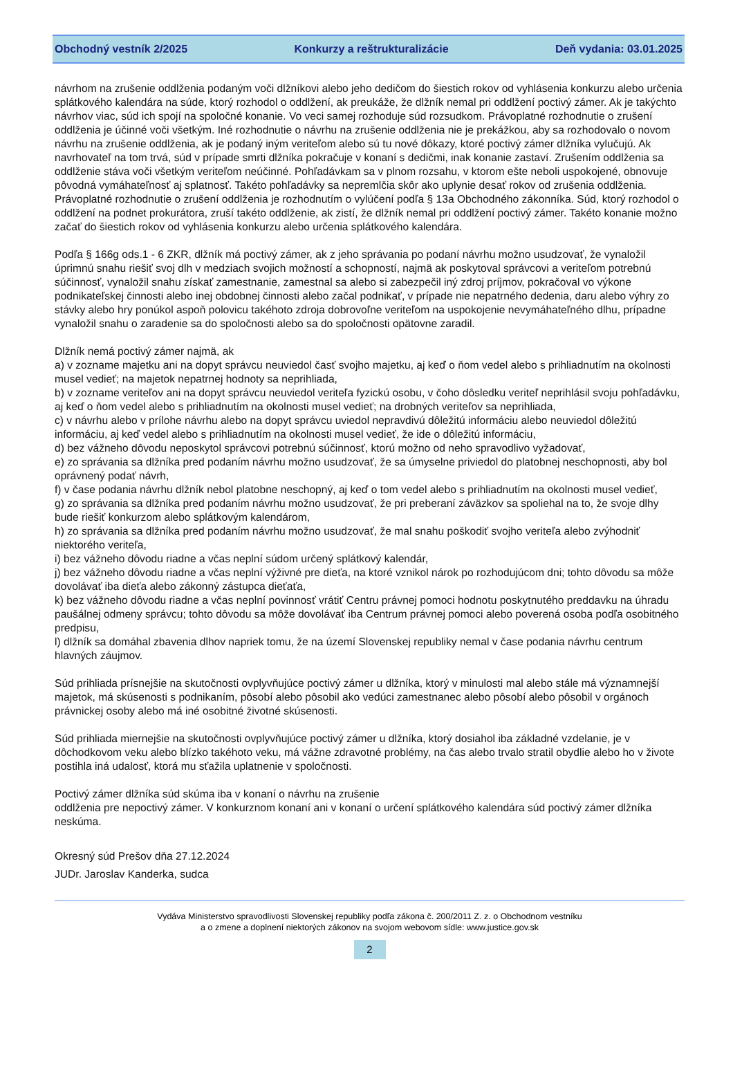Obchodný vestník 2/2025 Konkurzy a reštrukturalizácie Deň vydania: 03.01.2025
návrhom na zrušenie oddlženia podaným voči dlžníkovi alebo jeho dedičom do šiestich rokov od vyhlásenia konkurzu alebo určenia splátkového kalendára na súde, ktorý rozhodol o oddlžení, ak preukáže, že dlžník nemal pri oddlžení poctivý zámer. Ak je takýchto návrhov viac, súd ich spojí na spoločné konanie. Vo veci samej rozhoduje súd rozsudkom. Právoplatné rozhodnutie o zrušení oddlženia je účinné voči všetkým. Iné rozhodnutie o návrhu na zrušenie oddlženia nie je prekážkou, aby sa rozhodovalo o novom návrhu na zrušenie oddlženia, ak je podaný iným veriteľom alebo sú tu nové dôkazy, ktoré poctivý zámer dlžníka vylučujú. Ak navrhovateľ na tom trvá, súd v prípade smrti dlžníka pokračuje v konaní s dedičmi, inak konanie zastaví. Zrušením oddlženia sa oddlženie stáva voči všetkým veriteľom neúčinné. Pohľadávkam sa v plnom rozsahu, v ktorom ešte neboli uspokojené, obnovuje pôvodná vymáhateľnosť aj splatnosť. Takéto pohľadávky sa nepremlčia skôr ako uplynie desať rokov od zrušenia oddlženia. Právoplatné rozhodnutie o zrušení oddlženia je rozhodnutím o vylúčení podľa § 13a Obchodného zákonníka. Súd, ktorý rozhodol o oddlžení na podnet prokurátora, zruší takéto oddlženie, ak zistí, že dlžník nemal pri oddlžení poctivý zámer. Takéto konanie možno začať do šiestich rokov od vyhlásenia konkurzu alebo určenia splátkového kalendára.
Podľa § 166g ods.1 - 6 ZKR, dlžník má poctivý zámer, ak z jeho správania po podaní návrhu možno usudzovať, že vynaložil úprimnú snahu riešiť svoj dlh v medziach svojich možností a schopností, najmä ak poskytoval správcovi a veriteľom potrebnú súčinnosť, vynaložil snahu získať zamestnanie, zamestnal sa alebo si zabezpečil iný zdroj príjmov, pokračoval vo výkone podnikateľskej činnosti alebo inej obdobnej činnosti alebo začal podnikať, v prípade nie nepatrného dedenia, daru alebo výhry zo stávky alebo hry ponúkol aspoň polovicu takéhoto zdroja dobrovoľne veriteľom na uspokojenie nevymáhateľného dlhu, prípadne vynaložil snahu o zaradenie sa do spoločnosti alebo sa do spoločnosti opätovne zaradil.
Dlžník nemá poctivý zámer najmä, ak
a) v zozname majetku ani na dopyt správcu neuviedol časť svojho majetku, aj keď o ňom vedel alebo s prihliadnutím na okolnosti musel vedieť; na majetok nepatrnej hodnoty sa neprihliada,
b) v zozname veriteľov ani na dopyt správcu neuviedol veriteľa fyzickú osobu, v čoho dôsledku veriteľ neprihlásil svoju pohľadávku, aj keď o ňom vedel alebo s prihliadnutím na okolnosti musel vedieť; na drobných veriteľov sa neprihliada,
c) v návrhu alebo v prílohe návrhu alebo na dopyt správcu uviedol nepravdivú dôležitú informáciu alebo neuviedol dôležitú informáciu, aj keď vedel alebo s prihliadnutím na okolnosti musel vedieť, že ide o dôležitú informáciu,
d) bez vážneho dôvodu neposkytol správcovi potrebnú súčinnosť, ktorú možno od neho spravodlivo vyžadovať,
e) zo správania sa dlžníka pred podaním návrhu možno usudzovať, že sa úmyselne priviedol do platobnej neschopnosti, aby bol oprávnený podať návrh,
f) v čase podania návrhu dlžník nebol platobne neschopný, aj keď o tom vedel alebo s prihliadnutím na okolnosti musel vedieť,
g) zo správania sa dlžníka pred podaním návrhu možno usudzovať, že pri preberaní záväzkov sa spoliehal na to, že svoje dlhy bude riešiť konkurzom alebo splátkovým kalendárom,
h) zo správania sa dlžníka pred podaním návrhu možno usudzovať, že mal snahu poškodiť svojho veriteľa alebo zvýhodniť niektorého veriteľa,
i) bez vážneho dôvodu riadne a včas neplní súdom určený splátkový kalendár,
j) bez vážneho dôvodu riadne a včas neplní výživné pre dieťa, na ktoré vznikol nárok po rozhodujúcom dni; tohto dôvodu sa môže dovolávať iba dieťa alebo zákonný zástupca dieťaťa,
k) bez vážneho dôvodu riadne a včas neplní povinnosť vrátiť Centru právnej pomoci hodnotu poskytnutého preddavku na úhradu paušálnej odmeny správcu; tohto dôvodu sa môže dovolávať iba Centrum právnej pomoci alebo poverená osoba podľa osobitného predpisu,
l) dlžník sa domáhal zbavenia dlhov napriek tomu, že na území Slovenskej republiky nemal v čase podania návrhu centrum hlavných záujmov.
Súd prihliada prísnejšie na skutočnosti ovplyvňujúce poctivý zámer u dlžníka, ktorý v minulosti mal alebo stále má významnejší majetok, má skúsenosti s podnikaním, pôsobí alebo pôsobil ako vedúci zamestnanec alebo pôsobí alebo pôsobil v orgánoch právnickej osoby alebo má iné osobitné životné skúsenosti.
Súd prihliada miernejšie na skutočnosti ovplyvňujúce poctivý zámer u dlžníka, ktorý dosiahol iba základné vzdelanie, je v dôchodkovom veku alebo blízko takéhoto veku, má vážne zdravotné problémy, na čas alebo trvalo stratil obydlie alebo ho v živote postihla iná udalosť, ktorá mu sťažila uplatnenie v spoločnosti.
Poctivý zámer dlžníka súd skúma iba v konaní o návrhu na zrušenie
oddlženia pre nepoctivý zámer. V konkurznom konaní ani v konaní o určení splátkového kalendára súd poctivý zámer dlžníka neskúma.
Okresný súd Prešov dňa 27.12.2024
JUDr. Jaroslav Kanderka, sudca
Vydáva Ministerstvo spravodlivosti Slovenskej republiky podľa zákona č. 200/2011 Z. z. o Obchodnom vestníku
a o zmene a doplnení niektorých zákonov na svojom webovom sídle: www.justice.gov.sk
2